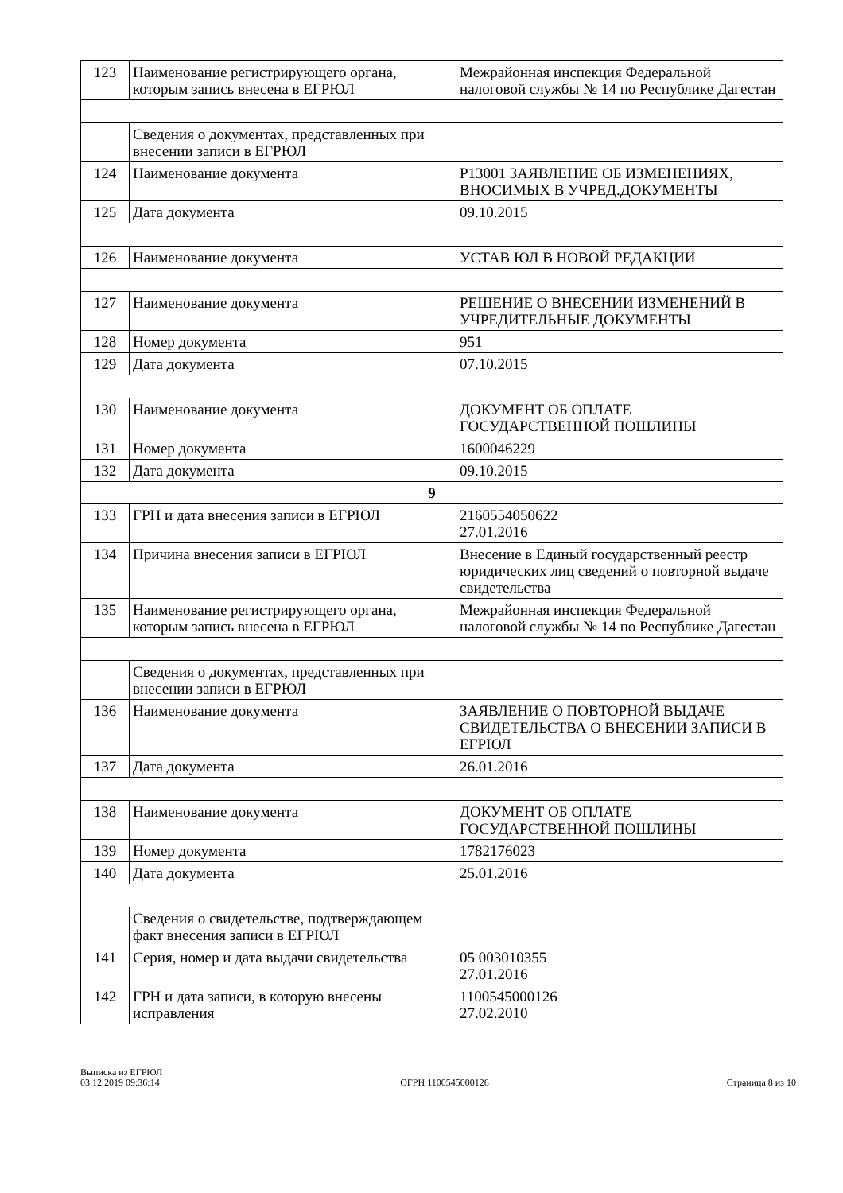| 123 | Наименование регистрирующего органа, которым запись внесена в ЕГРЮЛ | Межрайонная инспекция Федеральной налоговой службы № 14 по Республике Дагестан |
| | Сведения о документах, представленных при внесении записи в ЕГРЮЛ | |
| 124 | Наименование документа | Р13001 ЗАЯВЛЕНИЕ ОБ ИЗМЕНЕНИЯХ, ВНОСИМЫХ В УЧРЕД.ДОКУМЕНТЫ |
| 125 | Дата документа | 09.10.2015 |
| 126 | Наименование документа | УСТАВ ЮЛ В НОВОЙ РЕДАКЦИИ |
| 127 | Наименование документа | РЕШЕНИЕ О ВНЕСЕНИИ ИЗМЕНЕНИЙ В УЧРЕДИТЕЛЬНЫЕ ДОКУМЕНТЫ |
| 128 | Номер документа | 951 |
| 129 | Дата документа | 07.10.2015 |
| 130 | Наименование документа | ДОКУМЕНТ ОБ ОПЛАТЕ ГОСУДАРСТВЕННОЙ ПОШЛИНЫ |
| 131 | Номер документа | 1600046229 |
| 132 | Дата документа | 09.10.2015 |
| 9 | | |
| 133 | ГРН и дата внесения записи в ЕГРЮЛ | 2160554050622 27.01.2016 |
| 134 | Причина внесения записи в ЕГРЮЛ | Внесение в Единый государственный реестр юридических лиц сведений о повторной выдаче свидетельства |
| 135 | Наименование регистрирующего органа, которым запись внесена в ЕГРЮЛ | Межрайонная инспекция Федеральной налоговой службы № 14 по Республике Дагестан |
| | Сведения о документах, представленных при внесении записи в ЕГРЮЛ | |
| 136 | Наименование документа | ЗАЯВЛЕНИЕ О ПОВТОРНОЙ ВЫДАЧЕ СВИДЕТЕЛЬСТВА О ВНЕСЕНИИ ЗАПИСИ В ЕГРЮЛ |
| 137 | Дата документа | 26.01.2016 |
| 138 | Наименование документа | ДОКУМЕНТ ОБ ОПЛАТЕ ГОСУДАРСТВЕННОЙ ПОШЛИНЫ |
| 139 | Номер документа | 1782176023 |
| 140 | Дата документа | 25.01.2016 |
| | Сведения о свидетельстве, подтверждающем факт внесения записи в ЕГРЮЛ | |
| 141 | Серия, номер и дата выдачи свидетельства | 05 003010355 27.01.2016 |
| 142 | ГРН и дата записи, в которую внесены исправления | 1100545000126 27.02.2010 |
Выписка из ЕГРЮЛ
03.12.2019 09:36:14
ОГРН 1100545000126
Страница 8 из 10